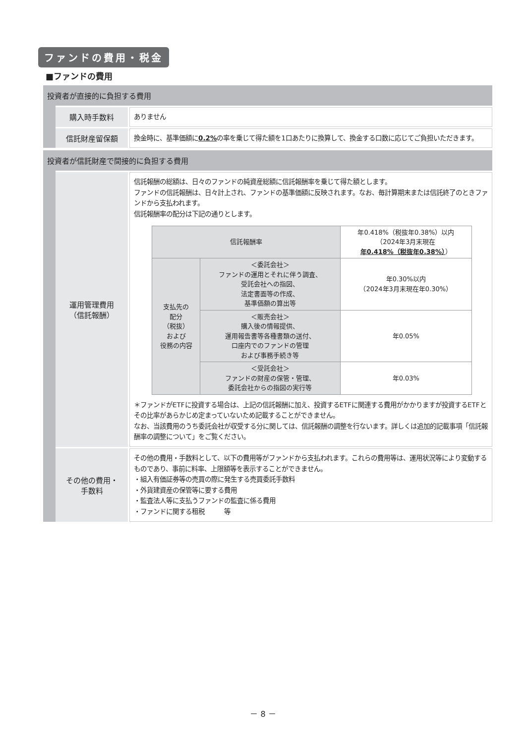ファンドの費用・税金
■ファンドの費用
投資者が直接的に負担する費用
購入時手数料
ありません
信託財産留保額
換金時に、基準価額に0.2% の率を乗じて得た額を1口あたりに換算して、換金する口数に応じてご負担いただきます。
投資者が信託財産で間接的に負担する費用
運用管理費用
（信託報酬）
信託報酬の総額は、日々のファンドの純資産総額に信託報酬率を乗じて得た額とします。
ファンドの信託報酬は、日々計上され、ファンドの基準価額に反映されます。なお、毎計算期末または信託終了のときファンドから支払われます。
信託報酬率の配分は下記の通りとします。
| 信託報酬率 | | 年0.418%（税抜年0.38%）以内 （2024年3月末現在 年0.418%（税抜年0.38%） ） |
| 支払先の 配分 （税抜） および 役務の内容 | ＜委託会社＞ ファンドの運用とそれに伴う調査、 受託会社への指図、 法定書面等の作成、 基準価額の算出等 | 年0.30%以内 （2024年3月末現在年0.30%） |
| | ＜販売会社＞ 購入後の情報提供、 運用報告書等各種書類の送付、 口座内でのファンドの管理 および事務手続き等 | 年0.05% |
| | ＜受託会社＞ ファンドの財産の保管・管理、 委託会社からの指図の実行等 | 年0.03% |
＊ファンドがETFに投資する場合は、上記の信託報酬に加え、投資するETFに関連する費用がかかりますが投資するETFとその比率があらかじめ定まっていないため記載することができません。
なお、当該費用のうち委託会社が収受する分に関しては、信託報酬の調整を行ないます。詳しくは追加的記載事項「信託報酬率の調整について」をご覧ください。
その他の費用・
手数料
その他の費用・手数料として、以下の費用等がファンドから支払われます。これらの費用等は、運用状況等により変動するものであり、事前に料率、上限額等を表示することができません。
・組入有価証券等の売買の際に発生する売買委託手数料
・外貨建資産の保管等に要する費用
・監査法人等に支払うファンドの監査に係る費用
・ファンドに関する租税　　　等
－ 8 －